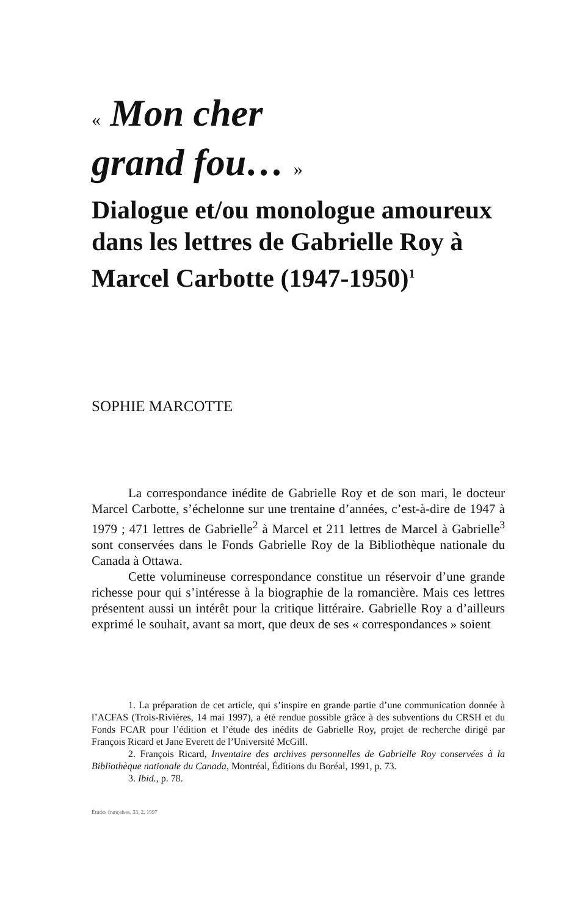« Mon cher
grand fou… »
Dialogue et/ou monologue amoureux dans les lettres de Gabrielle Roy à Marcel Carbotte (1947-1950)<sup>1</sup>
SOPHIE MARCOTTE
La correspondance inédite de Gabrielle Roy et de son mari, le docteur Marcel Carbotte, s’échelonne sur une trentaine d’années, c’est-à-dire de 1947 à 1979 ; 471 lettres de Gabrielle<sup>2</sup> à Marcel et 211 lettres de Marcel à Gabrielle<sup>3</sup> sont conservées dans le Fonds Gabrielle Roy de la Bibliothèque nationale du Canada à Ottawa.
Cette volumineuse correspondance constitue un réservoir d’une grande richesse pour qui s’intéresse à la biographie de la romancière. Mais ces lettres présentent aussi un intérêt pour la critique littéraire. Gabrielle Roy a d’ailleurs exprimé le souhait, avant sa mort, que deux de ses « correspondances » soient
1. La préparation de cet article, qui s’inspire en grande partie d’une communication donnée à l’ACFAS (Trois-Rivières, 14 mai 1997), a été rendue possible grâce à des subventions du CRSH et du Fonds FCAR pour l’édition et l’étude des inédits de Gabrielle Roy, projet de recherche dirigé par François Ricard et Jane Everett de l’Université McGill.
2. François Ricard, Inventaire des archives personnelles de Gabrielle Roy conservées à la Bibliothèque nationale du Canada, Montréal, Éditions du Boréal, 1991, p. 73.
3. Ibid., p. 78.
Études françaises, 33, 2, 1997